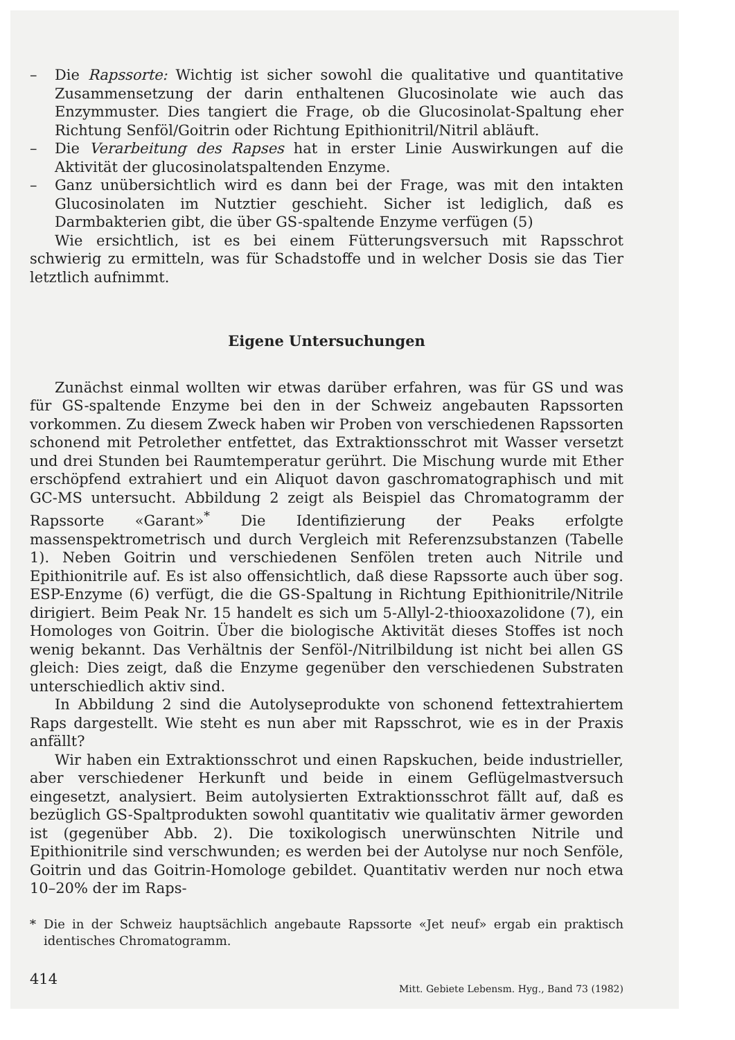– Die Rapssorte: Wichtig ist sicher sowohl die qualitative und quantitative Zusammensetzung der darin enthaltenen Glucosinolate wie auch das Enzymmuster. Dies tangiert die Frage, ob die Glucosinolat-Spaltung eher Richtung Senföl/Goitrin oder Richtung Epithionitril/Nitril abläuft.
– Die Verarbeitung des Rapses hat in erster Linie Auswirkungen auf die Aktivität der glucosinolatspaltenden Enzyme.
– Ganz unübersichtlich wird es dann bei der Frage, was mit den intakten Glucosinolaten im Nutztier geschieht. Sicher ist lediglich, daß es Darmbakterien gibt, die über GS-spaltende Enzyme verfügen (5)
Wie ersichtlich, ist es bei einem Fütterungsversuch mit Rapsschrot schwierig zu ermitteln, was für Schadstoffe und in welcher Dosis sie das Tier letztlich aufnimmt.
Eigene Untersuchungen
Zunächst einmal wollten wir etwas darüber erfahren, was für GS und was für GS-spaltende Enzyme bei den in der Schweiz angebauten Rapssorten vorkommen. Zu diesem Zweck haben wir Proben von verschiedenen Rapssorten schonend mit Petrolether entfettet, das Extraktionsschrot mit Wasser versetzt und drei Stunden bei Raumtemperatur gerührt. Die Mischung wurde mit Ether erschöpfend extrahiert und ein Aliquot davon gaschromatographisch und mit GC-MS untersucht. Abbildung 2 zeigt als Beispiel das Chromatogramm der Rapssorte «Garant»<sup>*</sup> Die Identifizierung der Peaks erfolgte massenspektrometrisch und durch Vergleich mit Referenzsubstanzen (Tabelle 1). Neben Goitrin und verschiedenen Senfölen treten auch Nitrile und Epithionitrile auf. Es ist also offensichtlich, daß diese Rapssorte auch über sog. ESP-Enzyme (6) verfügt, die die GS-Spaltung in Richtung Epithionitrile/Nitrile dirigiert. Beim Peak Nr. 15 handelt es sich um 5-Allyl-2-thiooxazolidone (7), ein Homologes von Goitrin. Über die biologische Aktivität dieses Stoffes ist noch wenig bekannt. Das Verhältnis der Senföl-/Nitrilbildung ist nicht bei allen GS gleich: Dies zeigt, daß die Enzyme gegenüber den verschiedenen Substraten unterschiedlich aktiv sind.
In Abbildung 2 sind die Autolyseprodukte von schonend fettextrahiertem Raps dargestellt. Wie steht es nun aber mit Rapsschrot, wie es in der Praxis anfällt?
Wir haben ein Extraktionsschrot und einen Rapskuchen, beide industrieller, aber verschiedener Herkunft und beide in einem Geflügelmastversuch eingesetzt, analysiert. Beim autolysierten Extraktionsschrot fällt auf, daß es bezüglich GS-Spaltprodukten sowohl quantitativ wie qualitativ ärmer geworden ist (gegenüber Abb. 2). Die toxikologisch unerwünschten Nitrile und Epithionitrile sind verschwunden; es werden bei der Autolyse nur noch Senföle, Goitrin und das Goitrin-Homologe gebildet. Quantitativ werden nur noch etwa 10–20% der im Raps-
* Die in der Schweiz hauptsächlich angebaute Rapssorte «Jet neuf» ergab ein praktisch identisches Chromatogramm.
414 Mitt. Gebiete Lebensm. Hyg., Band 73 (1982)